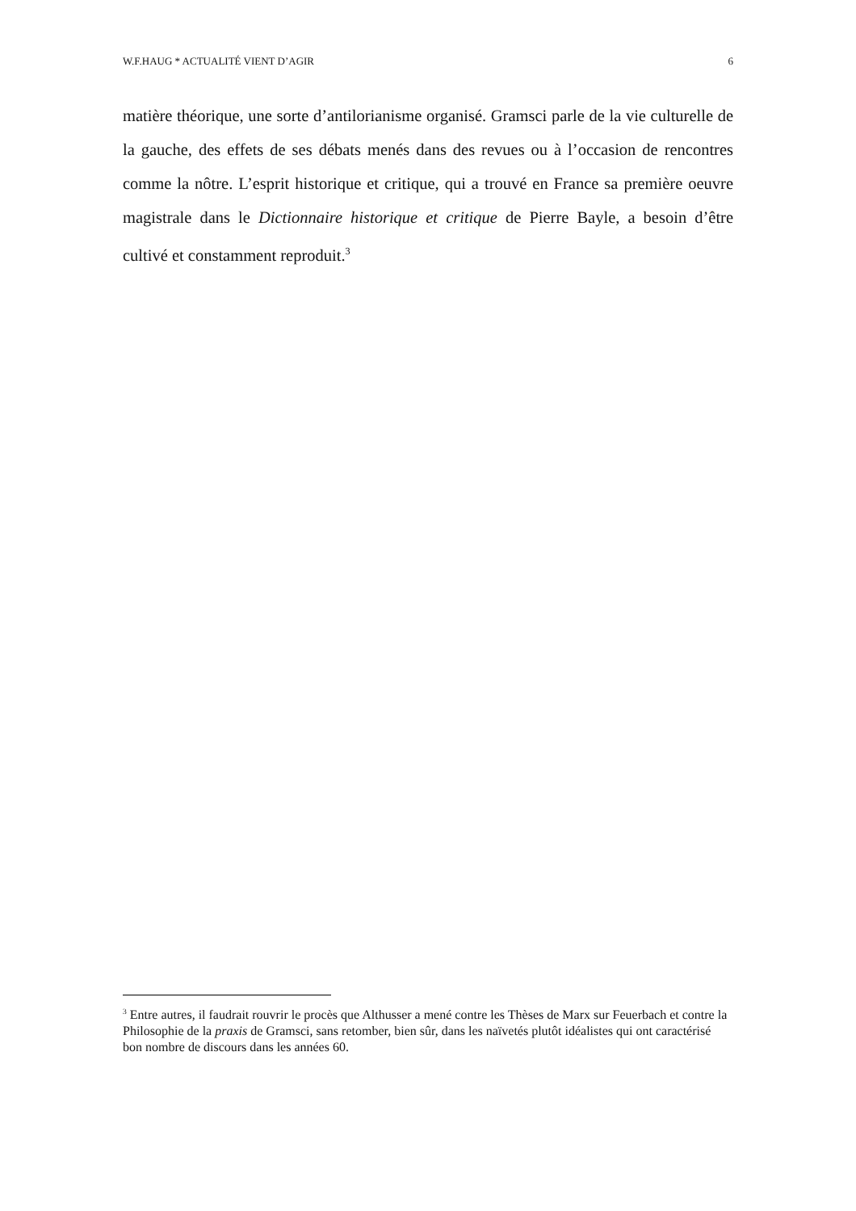W.F.HAUG * ACTUALITÉ VIENT D’AGIR 6
matière théorique, une sorte d’antilorianisme organisé. Gramsci parle de la vie culturelle de la gauche, des effets de ses débats menés dans des revues ou à l’occasion de rencontres comme la nôtre. L’esprit historique et critique, qui a trouvé en France sa première oeuvre magistrale dans le Dictionnaire historique et critique de Pierre Bayle, a besoin d’être cultivé et constamment reproduit.<sup>3</sup>
<sup>3</sup> Entre autres, il faudrait rouvrir le procès que Althusser a mené contre les Thèses de Marx sur Feuerbach et contre la Philosophie de la praxis de Gramsci, sans retomber, bien sûr, dans les naïvetés plutôt idéalistes qui ont caractérisé bon nombre de discours dans les années 60.